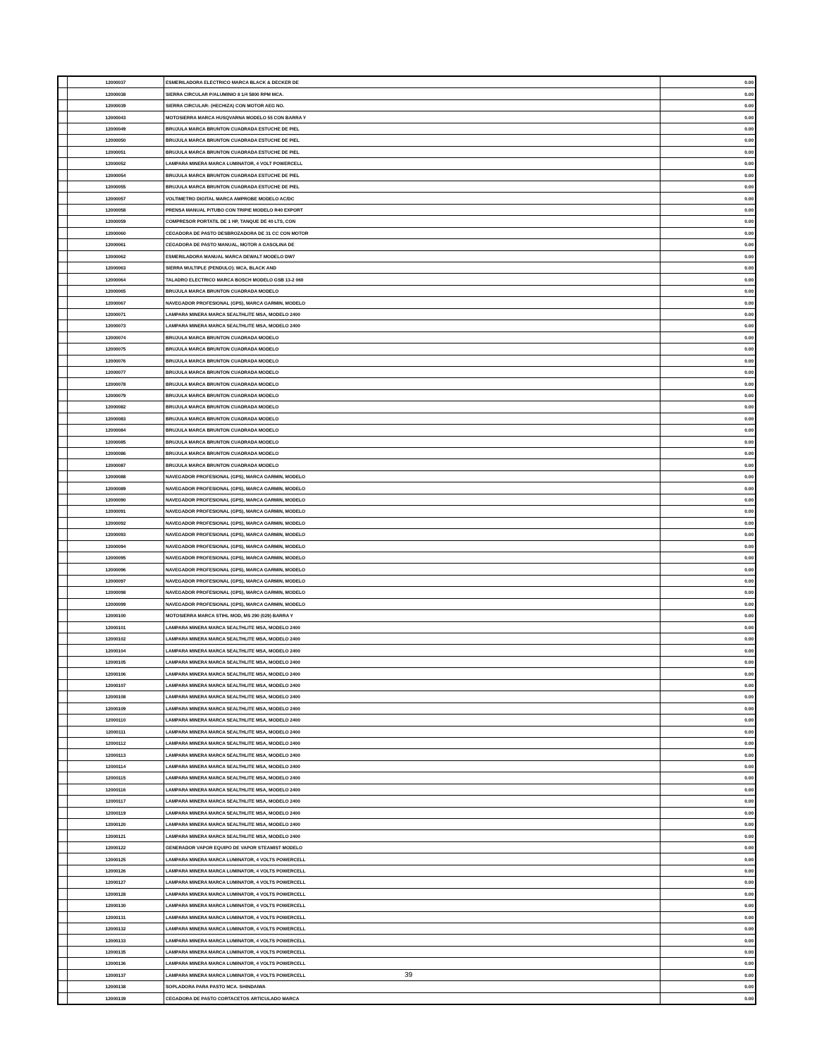| | 12000037 | ESMERILADORA ELECTRICO MARCA BLACK & DECKER DE | 0.00 |
| | 12000038 | SIERRA CIRCULAR P/ALUMINIO 8 1/4 5800 RPM MCA. | 0.00 |
| | 12000039 | SIERRA CIRCULAR: (HECHIZA) CON MOTOR AEG NO. | 0.00 |
| | 12000043 | MOTOSIERRA MARCA HUSQVARNA MODELO 55 CON BARRA Y | 0.00 |
| | 12000049 | BRUJULA MARCA BRUNTON CUADRADA ESTUCHE DE PIEL | 0.00 |
| | 12000050 | BRUJULA MARCA BRUNTON CUADRADA ESTUCHE DE PIEL | 0.00 |
| | 12000051 | BRUJULA MARCA BRUNTON CUADRADA ESTUCHE DE PIEL | 0.00 |
| | 12000052 | LAMPARA MINERA MARCA LUMINATOR, 4 VOLT POWERCELL | 0.00 |
| | 12000054 | BRUJULA MARCA BRUNTON CUADRADA ESTUCHE DE PIEL | 0.00 |
| | 12000055 | BRUJULA MARCA BRUNTON CUADRADA ESTUCHE DE PIEL | 0.00 |
| | 12000057 | VOLTIMETRO DIGITAL MARCA AMPROBE MODELO AC/DC | 0.00 |
| | 12000058 | PRENSA MANUAL P/TUBO CON TRIPIE MODELO R40 EXPORT | 0.00 |
| | 12000059 | COMPRESOR PORTATIL DE 1 HP, TANQUE DE 40 LTS, CON | 0.00 |
| | 12000060 | CEGADORA DE PASTO DESBROZADORA DE 31 CC CON MOTOR | 0.00 |
| | 12000061 | CEGADORA DE PASTO MANUAL, MOTOR A GASOLINA DE | 0.00 |
| | 12000062 | ESMERILADORA MANUAL MARCA DEWALT MODELO DW7 | 0.00 |
| | 12000063 | SIERRA MULTIPLE (PENDULO): MCA, BLACK AND | 0.00 |
| | 12000064 | TALADRO ELECTRICO MARCA BOSCH MODELO GSB 13-2 060 | 0.00 |
| | 12000065 | BRUJULA MARCA BRUNTON CUADRADA MODELO | 0.00 |
| | 12000067 | NAVEGADOR PROFESIONAL (GPS), MARCA GARMIN, MODELO | 0.00 |
| | 12000071 | LAMPARA MINERA MARCA SEALTHLITE MSA, MODELO 2400 | 0.00 |
| | 12000073 | LAMPARA MINERA MARCA SEALTHLITE MSA, MODELO 2400 | 0.00 |
| | 12000074 | BRUJULA MARCA BRUNTON CUADRADA MODELO | 0.00 |
| | 12000075 | BRUJULA MARCA BRUNTON CUADRADA MODELO | 0.00 |
| | 12000076 | BRUJULA MARCA BRUNTON CUADRADA MODELO | 0.00 |
| | 12000077 | BRUJULA MARCA BRUNTON CUADRADA MODELO | 0.00 |
| | 12000078 | BRUJULA MARCA BRUNTON CUADRADA MODELO | 0.00 |
| | 12000079 | BRUJULA MARCA BRUNTON CUADRADA MODELO | 0.00 |
| | 12000082 | BRUJULA MARCA BRUNTON CUADRADA MODELO | 0.00 |
| | 12000083 | BRUJULA MARCA BRUNTON CUADRADA MODELO | 0.00 |
| | 12000084 | BRUJULA MARCA BRUNTON CUADRADA MODELO | 0.00 |
| | 12000085 | BRUJULA MARCA BRUNTON CUADRADA MODELO | 0.00 |
| | 12000086 | BRUJULA MARCA BRUNTON CUADRADA MODELO | 0.00 |
| | 12000087 | BRUJULA MARCA BRUNTON CUADRADA MODELO | 0.00 |
| | 12000088 | NAVEGADOR PROFESIONAL (GPS), MARCA GARMIN, MODELO | 0.00 |
| | 12000089 | NAVEGADOR PROFESIONAL (GPS), MARCA GARMIN, MODELO | 0.00 |
| | 12000090 | NAVEGADOR PROFESIONAL (GPS), MARCA GARMIN, MODELO | 0.00 |
| | 12000091 | NAVEGADOR PROFESIONAL (GPS), MARCA GARMIN, MODELO | 0.00 |
| | 12000092 | NAVEGADOR PROFESIONAL (GPS), MARCA GARMIN, MODELO | 0.00 |
| | 12000093 | NAVEGADOR PROFESIONAL (GPS), MARCA GARMIN, MODELO | 0.00 |
| | 12000094 | NAVEGADOR PROFESIONAL (GPS), MARCA GARMIN, MODELO | 0.00 |
| | 12000095 | NAVEGADOR PROFESIONAL (GPS), MARCA GARMIN, MODELO | 0.00 |
| | 12000096 | NAVEGADOR PROFESIONAL (GPS), MARCA GARMIN, MODELO | 0.00 |
| | 12000097 | NAVEGADOR PROFESIONAL (GPS), MARCA GARMIN, MODELO | 0.00 |
| | 12000098 | NAVEGADOR PROFESIONAL (GPS), MARCA GARMIN, MODELO | 0.00 |
| | 12000099 | NAVEGADOR PROFESIONAL (GPS), MARCA GARMIN, MODELO | 0.00 |
| | 12000100 | MOTOSIERRA MARCA STIHL MOD, MS 290 (029) BARRA Y | 0.00 |
| | 12000101 | LAMPARA MINERA MARCA SEALTHLITE MSA, MODELO 2400 | 0.00 |
| | 12000102 | LAMPARA MINERA MARCA SEALTHLITE MSA, MODELO 2400 | 0.00 |
| | 12000104 | LAMPARA MINERA MARCA SEALTHLITE MSA, MODELO 2400 | 0.00 |
| | 12000105 | LAMPARA MINERA MARCA SEALTHLITE MSA, MODELO 2400 | 0.00 |
| | 12000106 | LAMPARA MINERA MARCA SEALTHLITE MSA, MODELO 2400 | 0.00 |
| | 12000107 | LAMPARA MINERA MARCA SEALTHLITE MSA, MODELO 2400 | 0.00 |
| | 12000108 | LAMPARA MINERA MARCA SEALTHLITE MSA, MODELO 2400 | 0.00 |
| | 12000109 | LAMPARA MINERA MARCA SEALTHLITE MSA, MODELO 2400 | 0.00 |
| | 12000110 | LAMPARA MINERA MARCA SEALTHLITE MSA, MODELO 2400 | 0.00 |
| | 12000111 | LAMPARA MINERA MARCA SEALTHLITE MSA, MODELO 2400 | 0.00 |
| | 12000112 | LAMPARA MINERA MARCA SEALTHLITE MSA, MODELO 2400 | 0.00 |
| | 12000113 | LAMPARA MINERA MARCA SEALTHLITE MSA, MODELO 2400 | 0.00 |
| | 12000114 | LAMPARA MINERA MARCA SEALTHLITE MSA, MODELO 2400 | 0.00 |
| | 12000115 | LAMPARA MINERA MARCA SEALTHLITE MSA, MODELO 2400 | 0.00 |
| | 12000116 | LAMPARA MINERA MARCA SEALTHLITE MSA, MODELO 2400 | 0.00 |
| | 12000117 | LAMPARA MINERA MARCA SEALTHLITE MSA, MODELO 2400 | 0.00 |
| | 12000119 | LAMPARA MINERA MARCA SEALTHLITE MSA, MODELO 2400 | 0.00 |
| | 12000120 | LAMPARA MINERA MARCA SEALTHLITE MSA, MODELO 2400 | 0.00 |
| | 12000121 | LAMPARA MINERA MARCA SEALTHLITE MSA, MODELO 2400 | 0.00 |
| | 12000122 | GENERADOR VAPOR EQUIPO DE VAPOR STEAMIST MODELO | 0.00 |
| | 12000125 | LAMPARA MINERA MARCA LUMINATOR, 4 VOLTS POWERCELL | 0.00 |
| | 12000126 | LAMPARA MINERA MARCA LUMINATOR, 4 VOLTS POWERCELL | 0.00 |
| | 12000127 | LAMPARA MINERA MARCA LUMINATOR, 4 VOLTS POWERCELL | 0.00 |
| | 12000128 | LAMPARA MINERA MARCA LUMINATOR, 4 VOLTS POWERCELL | 0.00 |
| | 12000130 | LAMPARA MINERA MARCA LUMINATOR, 4 VOLTS POWERCELL | 0.00 |
| | 12000131 | LAMPARA MINERA MARCA LUMINATOR, 4 VOLTS POWERCELL | 0.00 |
| | 12000132 | LAMPARA MINERA MARCA LUMINATOR, 4 VOLTS POWERCELL | 0.00 |
| | 12000133 | LAMPARA MINERA MARCA LUMINATOR, 4 VOLTS POWERCELL | 0.00 |
| | 12000135 | LAMPARA MINERA MARCA LUMINATOR, 4 VOLTS POWERCELL | 0.00 |
| | 12000136 | LAMPARA MINERA MARCA LUMINATOR, 4 VOLTS POWERCELL | 0.00 |
| | 12000137 | LAMPARA MINERA MARCA LUMINATOR, 4 VOLTS POWERCELL | 0.00 |
| | 12000138 | SOPLADORA PARA PASTO MCA. SHINDAIWA | 0.00 |
| | 12000139 | CEGADORA DE PASTO CORTACETOS ARTICULADO MARCA | 0.00 |
39